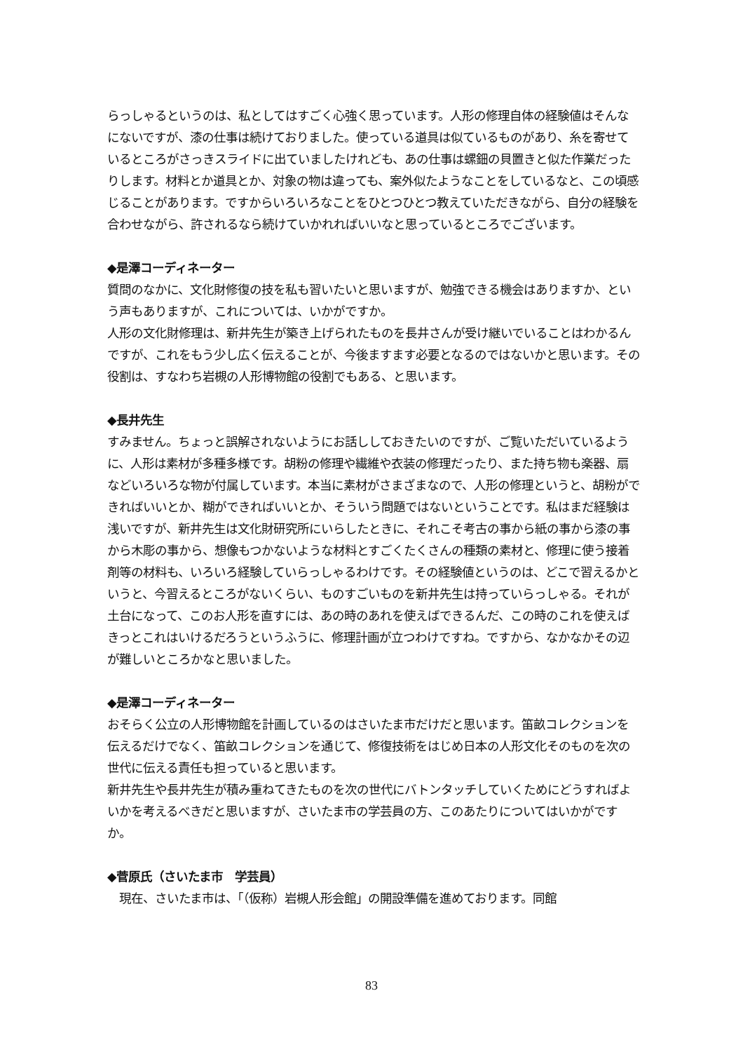らっしゃるというのは、私としてはすごく心強く思っています。人形の修理自体の経験値はそんなにないですが、漆の仕事は続けておりました。使っている道具は似ているものがあり、糸を寄せているところがさっきスライドに出ていましたけれども、あの仕事は螺鈿の貝置きと似た作業だったりします。材料とか道具とか、対象の物は違っても、案外似たようなことをしているなと、この頃感じることがあります。ですからいろいろなことをひとつひとつ教えていただきながら、自分の経験を合わせながら、許されるなら続けていかれればいいなと思っているところでございます。
◆是澤コーディネーター
質問のなかに、文化財修復の技を私も習いたいと思いますが、勉強できる機会はありますか、という声もありますが、これについては、いかがですか。
人形の文化財修理は、新井先生が築き上げられたものを長井さんが受け継いでいることはわかるんですが、これをもう少し広く伝えることが、今後ますます必要となるのではないかと思います。その役割は、すなわち岩槻の人形博物館の役割でもある、と思います。
◆長井先生
すみません。ちょっと誤解されないようにお話ししておきたいのですが、ご覧いただいているように、人形は素材が多種多様です。胡粉の修理や繊維や衣装の修理だったり、また持ち物も楽器、扇などいろいろな物が付属しています。本当に素材がさまざまなので、人形の修理というと、胡粉ができればいいとか、糊ができればいいとか、そういう問題ではないということです。私はまだ経験は浅いですが、新井先生は文化財研究所にいらしたときに、それこそ考古の事から紙の事から漆の事から木彫の事から、想像もつかないような材料とすごくたくさんの種類の素材と、修理に使う接着剤等の材料も、いろいろ経験していらっしゃるわけです。その経験値というのは、どこで習えるかというと、今習えるところがないくらい、ものすごいものを新井先生は持っていらっしゃる。それが土台になって、このお人形を直すには、あの時のあれを使えばできるんだ、この時のこれを使えばきっとこれはいけるだろうというふうに、修理計画が立つわけですね。ですから、なかなかその辺が難しいところかなと思いました。
◆是澤コーディネーター
おそらく公立の人形博物館を計画しているのはさいたま市だけだと思います。笛畝コレクションを伝えるだけでなく、笛畝コレクションを通じて、修復技術をはじめ日本の人形文化そのものを次の世代に伝える責任も担っていると思います。
新井先生や長井先生が積み重ねてきたものを次の世代にバトンタッチしていくためにどうすればよいかを考えるべきだと思いますが、さいたま市の学芸員の方、このあたりについてはいかがですか。
◆菅原氏（さいたま市　学芸員）
　現在、さいたま市は、「（仮称）岩槻人形会館」の開設準備を進めております。同館
83